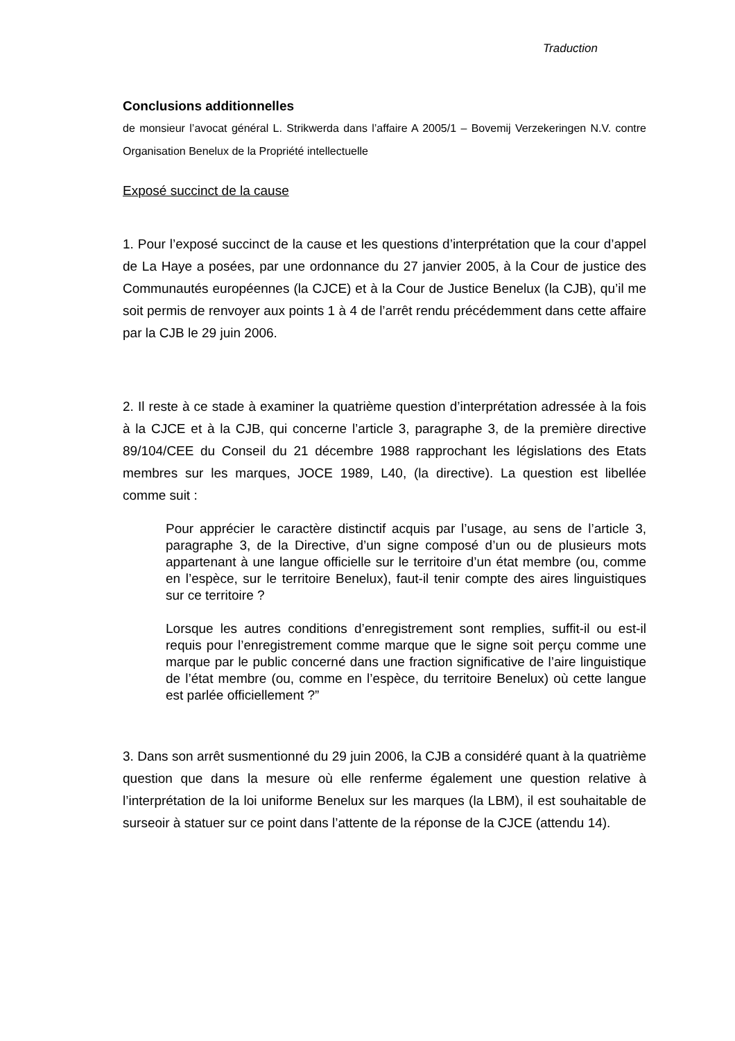Traduction
Conclusions additionnelles
de monsieur l’avocat général L. Strikwerda dans l’affaire A 2005/1 – Bovemij Verzekeringen N.V. contre Organisation Benelux de la Propriété intellectuelle
Exposé succinct de la cause
1. Pour l’exposé succinct de la cause et les questions d’interprétation que la cour d’appel de La Haye a posées, par une ordonnance du 27 janvier 2005, à la Cour de justice des Communautés européennes (la CJCE) et à la Cour de Justice Benelux (la CJB), qu’il me soit permis de renvoyer aux points 1 à 4 de l’arrêt rendu précédemment dans cette affaire par la CJB le 29 juin 2006.
2. Il reste à ce stade à examiner la quatrième question d’interprétation adressée à la fois à la CJCE et à la CJB, qui concerne l’article 3, paragraphe 3, de la première directive 89/104/CEE du Conseil du 21 décembre 1988 rapprochant les législations des Etats membres sur les marques, JOCE 1989, L40, (la directive). La question est libellée comme suit :
Pour apprécier le caractère distinctif acquis par l’usage, au sens de l’article 3, paragraphe 3, de la Directive, d’un signe composé d’un ou de plusieurs mots appartenant à une langue officielle sur le territoire d’un état membre (ou, comme en l’espèce, sur le territoire Benelux), faut-il tenir compte des aires linguistiques sur ce territoire ?
Lorsque les autres conditions d’enregistrement sont remplies, suffit-il ou est-il requis pour l’enregistrement comme marque que le signe soit perçu comme une marque par le public concerné dans une fraction significative de l’aire linguistique de l’état membre (ou, comme en l’espèce, du territoire Benelux) où cette langue est parlée officiellement ?”
3. Dans son arrêt susmentionné du 29 juin 2006, la CJB a considéré quant à la quatrième question que dans la mesure où elle renferme également une question relative à l’interprétation de la loi uniforme Benelux sur les marques (la LBM), il est souhaitable de surseoir à statuer sur ce point dans l’attente de la réponse de la CJCE (attendu 14).